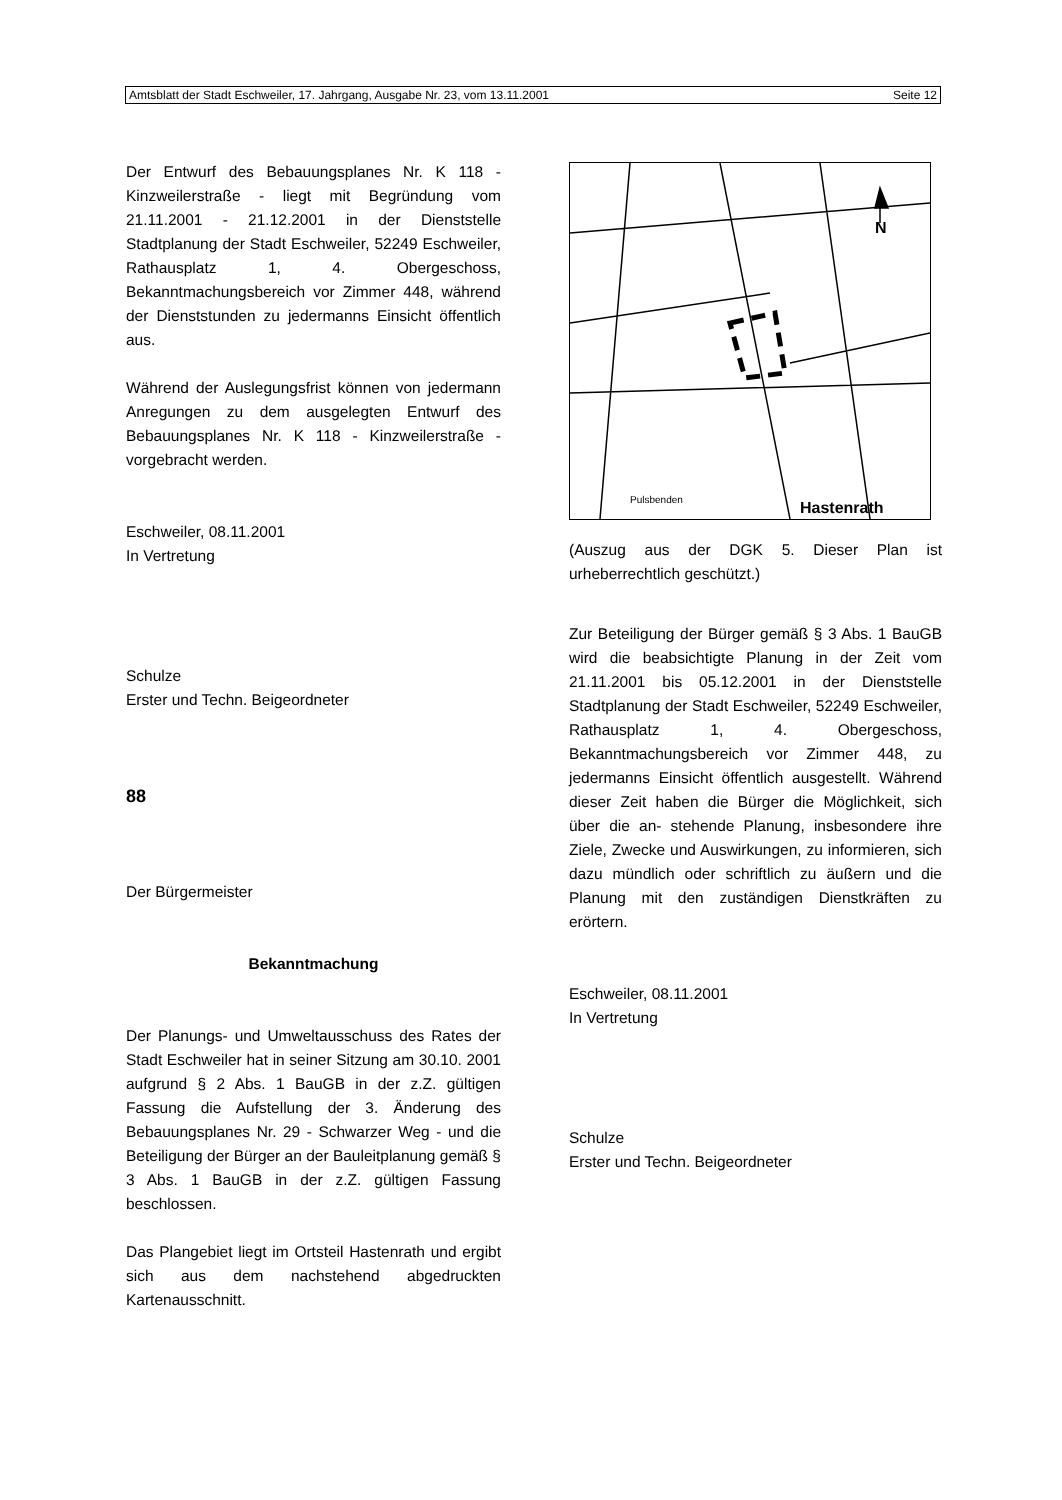Amtsblatt der Stadt Eschweiler, 17. Jahrgang, Ausgabe Nr. 23, vom 13.11.2001 Seite 12
Der Entwurf des Bebauungsplanes Nr. K 118 - Kinzweilerstraße - liegt mit Begründung vom 21.11.2001 - 21.12.2001 in der Dienststelle Stadtplanung der Stadt Eschweiler, 52249 Eschweiler, Rathausplatz 1, 4. Obergeschoss, Bekanntmachungsbereich vor Zimmer 448, während der Dienststunden zu jedermanns Einsicht öffentlich aus.
Während der Auslegungsfrist können von jedermann Anregungen zu dem ausgelegten Entwurf des Bebauungsplanes Nr. K 118 - Kinzweilerstraße - vorgebracht werden.
Eschweiler, 08.11.2001
In Vertretung
Schulze
Erster und Techn. Beigeordneter
88
Der Bürgermeister
Bekanntmachung
Der Planungs- und Umweltausschuss des Rates der Stadt Eschweiler hat in seiner Sitzung am 30.10. 2001 aufgrund § 2 Abs. 1 BauGB in der z.Z. gültigen Fassung die Aufstellung der 3. Änderung des Bebauungsplanes Nr. 29 - Schwarzer Weg - und die Beteiligung der Bürger an der Bauleitplanung gemäß § 3 Abs. 1 BauGB in der z.Z. gültigen Fassung beschlossen.
Das Plangebiet liegt im Ortsteil Hastenrath und ergibt sich aus dem nachstehend abgedruckten Kartenausschnitt.
Hastenrath
N
Pulsbenden
(Auszug aus der DGK 5. Dieser Plan ist urheberrechtlich geschützt.)
Zur Beteiligung der Bürger gemäß § 3 Abs. 1 BauGB wird die beabsichtigte Planung in der Zeit vom 21.11.2001 bis 05.12.2001 in der Dienststelle Stadtplanung der Stadt Eschweiler, 52249 Eschweiler, Rathausplatz 1, 4. Obergeschoss, Bekanntmachungsbereich vor Zimmer 448, zu jedermanns Einsicht öffentlich ausgestellt. Während dieser Zeit haben die Bürger die Möglichkeit, sich über die an- stehende Planung, insbesondere ihre Ziele, Zwecke und Auswirkungen, zu informieren, sich dazu mündlich oder schriftlich zu äußern und die Planung mit den zuständigen Dienstkräften zu erörtern.
Eschweiler, 08.11.2001
In Vertretung
Schulze
Erster und Techn. Beigeordneter